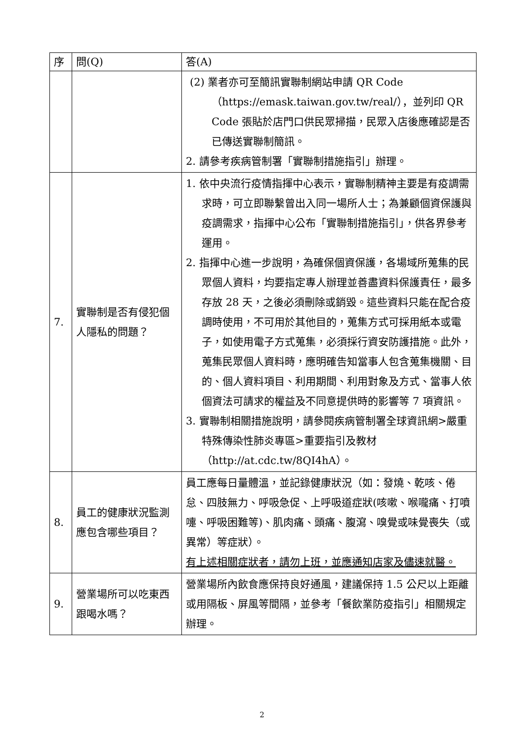| 序 | 問(Q) | 答(A) |
| --- | --- | --- |
| | | (2) 業者亦可至簡訊實聯制網站申請 QR Code（https://emask.taiwan.gov.tw/real/），並列印 QR Code 張貼於店門口供民眾掃描，民眾入店後應確認是否已傳送實聯制簡訊。 2. 請參考疾病管制署「實聯制措施指引」辦理。 |
| 7. | 實聯制是否有侵犯個人隱私的問題？ | 1. 依中央流行疫情指揮中心表示，實聯制精神主要是有疫調需求時，可立即聯繫曾出入同一場所人士；為兼顧個資保護與疫調需求，指揮中心公布「實聯制措施指引」，供各界參考運用。 2. 指揮中心進一步說明，為確保個資保護，各場域所蒐集的民眾個人資料，均要指定專人辦理並善盡資料保護責任，最多存放 28 天，之後必須刪除或銷毀。這些資料只能在配合疫調時使用，不可用於其他目的，蒐集方式可採用紙本或電子，如使用電子方式蒐集，必須採行資安防護措施。此外，蒐集民眾個人資料時，應明確告知當事人包含蒐集機關、目的、個人資料項目、利用期間、利用對象及方式、當事人依個資法可請求的權益及不同意提供時的影響等 7 項資訊。 3. 實聯制相關措施說明，請參閱疾病管制署全球資訊網>嚴重特殊傳染性肺炎專區>重要指引及教材（http://at.cdc.tw/8QI4hA）。 |
| 8. | 員工的健康狀況監測應包含哪些項目？ | 員工應每日量體溫，並記錄健康狀況（如：發燒、乾咳、倦怠、四肢無力、呼吸急促、上呼吸道症狀(咳嗽、喉嚨痛、打噴嚏、呼吸困難等)、肌肉痛、頭痛、腹瀉、嗅覺或味覺喪失（或異常）等症狀）。 有上述相關症狀者，請勿上班，並應通知店家及儘速就醫。 |
| 9. | 營業場所可以吃東西跟喝水嗎？ | 營業場所內飲食應保持良好通風，建議保持 1.5 公尺以上距離或用隔板、屏風等間隔，並參考「餐飲業防疫指引」相關規定辦理。 |
2